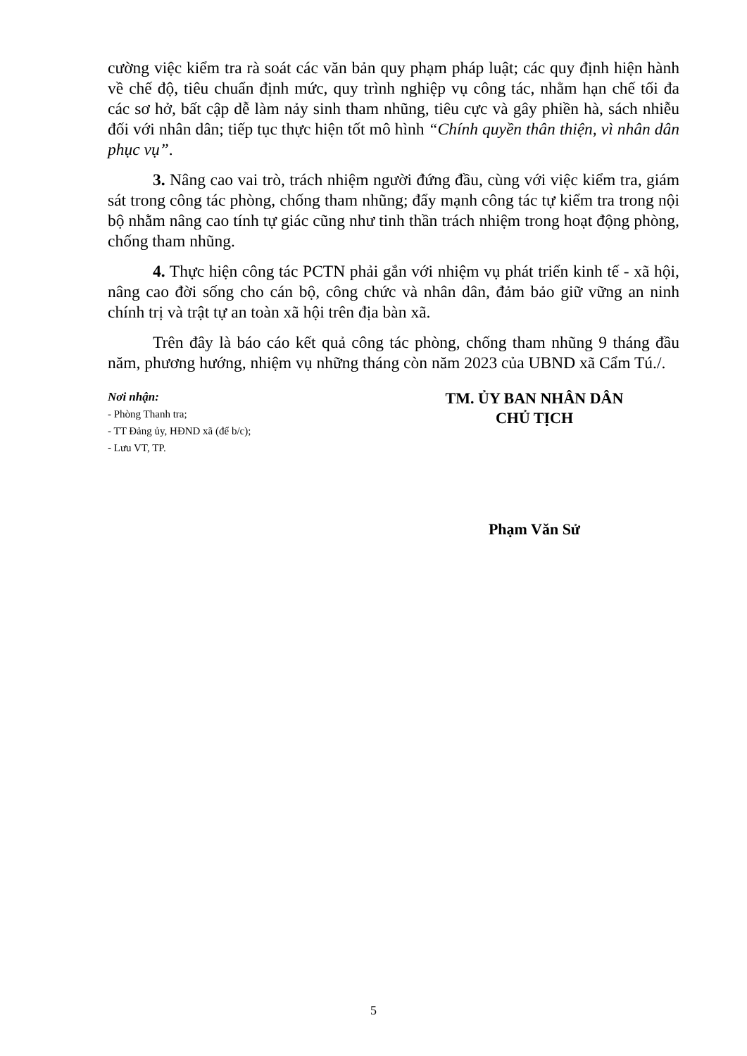cường việc kiểm tra rà soát các văn bản quy phạm pháp luật; các quy định hiện hành về chế độ, tiêu chuẩn định mức, quy trình nghiệp vụ công tác, nhằm hạn chế tối đa các sơ hở, bất cập dễ làm nảy sinh tham nhũng, tiêu cực và gây phiền hà, sách nhiễu đối với nhân dân; tiếp tục thực hiện tốt mô hình “Chính quyền thân thiện, vì nhân dân phục vụ”.
3. Nâng cao vai trò, trách nhiệm người đứng đầu, cùng với việc kiểm tra, giám sát trong công tác phòng, chống tham nhũng; đẩy mạnh công tác tự kiểm tra trong nội bộ nhằm nâng cao tính tự giác cũng như tinh thần trách nhiệm trong hoạt động phòng, chống tham nhũng.
4. Thực hiện công tác PCTN phải gắn với nhiệm vụ phát triển kinh tế - xã hội, nâng cao đời sống cho cán bộ, công chức và nhân dân, đảm bảo giữ vững an ninh chính trị và trật tự an toàn xã hội trên địa bàn xã.
Trên đây là báo cáo kết quả công tác phòng, chống tham nhũng 9 tháng đầu năm, phương hướng, nhiệm vụ những tháng còn năm 2023 của UBND xã Cẩm Tú./.
Nơi nhận:
- Phòng Thanh tra;
- TT Đảng ủy, HĐND xã (để b/c);
- Lưu VT, TP.
TM. ỦY BAN NHÂN DÂN
CHỦ TỊCH
Phạm Văn Sử
5